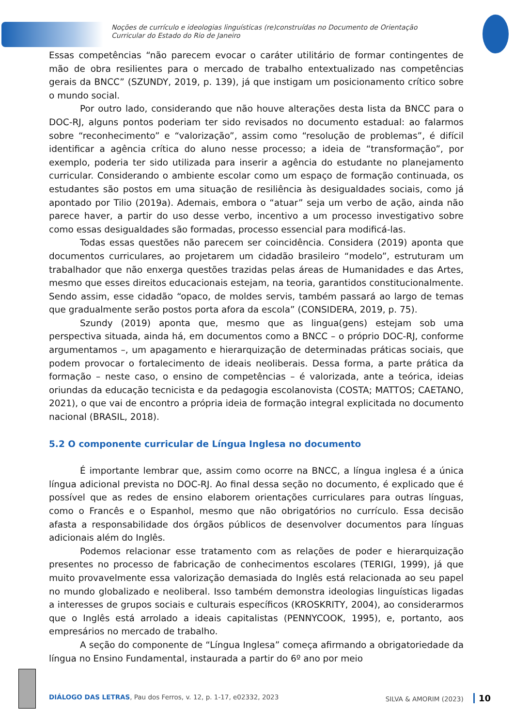Noções de currículo e ideologias linguísticas (re)construídas no Documento de Orientação
Curricular do Estado do Rio de Janeiro
Essas competências “não parecem evocar o caráter utilitário de formar contingentes de mão de obra resilientes para o mercado de trabalho entextualizado nas competências gerais da BNCC” (SZUNDY, 2019, p. 139), já que instigam um posicionamento crítico sobre o mundo social.
Por outro lado, considerando que não houve alterações desta lista da BNCC para o DOC-RJ, alguns pontos poderiam ter sido revisados no documento estadual: ao falarmos sobre “reconhecimento” e “valorização”, assim como “resolução de problemas”, é difícil identificar a agência crítica do aluno nesse processo; a ideia de “transformação”, por exemplo, poderia ter sido utilizada para inserir a agência do estudante no planejamento curricular. Considerando o ambiente escolar como um espaço de formação continuada, os estudantes são postos em uma situação de resiliência às desigualdades sociais, como já apontado por Tilio (2019a). Ademais, embora o “atuar” seja um verbo de ação, ainda não parece haver, a partir do uso desse verbo, incentivo a um processo investigativo sobre como essas desigualdades são formadas, processo essencial para modificá-las.
Todas essas questões não parecem ser coincidência. Considera (2019) aponta que documentos curriculares, ao projetarem um cidadão brasileiro “modelo”, estruturam um trabalhador que não enxerga questões trazidas pelas áreas de Humanidades e das Artes, mesmo que esses direitos educacionais estejam, na teoria, garantidos constitucionalmente. Sendo assim, esse cidadão “opaco, de moldes servis, também passará ao largo de temas que gradualmente serão postos porta afora da escola” (CONSIDERA, 2019, p. 75).
Szundy (2019) aponta que, mesmo que as lingua(gens) estejam sob uma perspectiva situada, ainda há, em documentos como a BNCC – o próprio DOC-RJ, conforme argumentamos –, um apagamento e hierarquização de determinadas práticas sociais, que podem provocar o fortalecimento de ideais neoliberais. Dessa forma, a parte prática da formação – neste caso, o ensino de competências – é valorizada, ante a teórica, ideias oriundas da educação tecnicista e da pedagogia escolanovista (COSTA; MATTOS; CAETANO, 2021), o que vai de encontro a própria ideia de formação integral explicitada no documento nacional (BRASIL, 2018).
5.2 O componente curricular de Língua Inglesa no documento
É importante lembrar que, assim como ocorre na BNCC, a língua inglesa é a única língua adicional prevista no DOC-RJ. Ao final dessa seção no documento, é explicado que é possível que as redes de ensino elaborem orientações curriculares para outras línguas, como o Francês e o Espanhol, mesmo que não obrigatórios no currículo. Essa decisão afasta a responsabilidade dos órgãos públicos de desenvolver documentos para línguas adicionais além do Inglês.
Podemos relacionar esse tratamento com as relações de poder e hierarquização presentes no processo de fabricação de conhecimentos escolares (TERIGI, 1999), já que muito provavelmente essa valorização demasiada do Inglês está relacionada ao seu papel no mundo globalizado e neoliberal. Isso também demonstra ideologias linguísticas ligadas a interesses de grupos sociais e culturais específicos (KROSKRITY, 2004), ao considerarmos que o Inglês está arrolado a ideais capitalistas (PENNYCOOK, 1995), e, portanto, aos empresários no mercado de trabalho.
A seção do componente de “Língua Inglesa” começa afirmando a obrigatoriedade da língua no Ensino Fundamental, instaurada a partir do 6º ano por meio
DIÁLOGO DAS LETRAS, Pau dos Ferros, v. 12, p. 1-17, e02332, 2023 SILVA & AMORIM (2023) 10